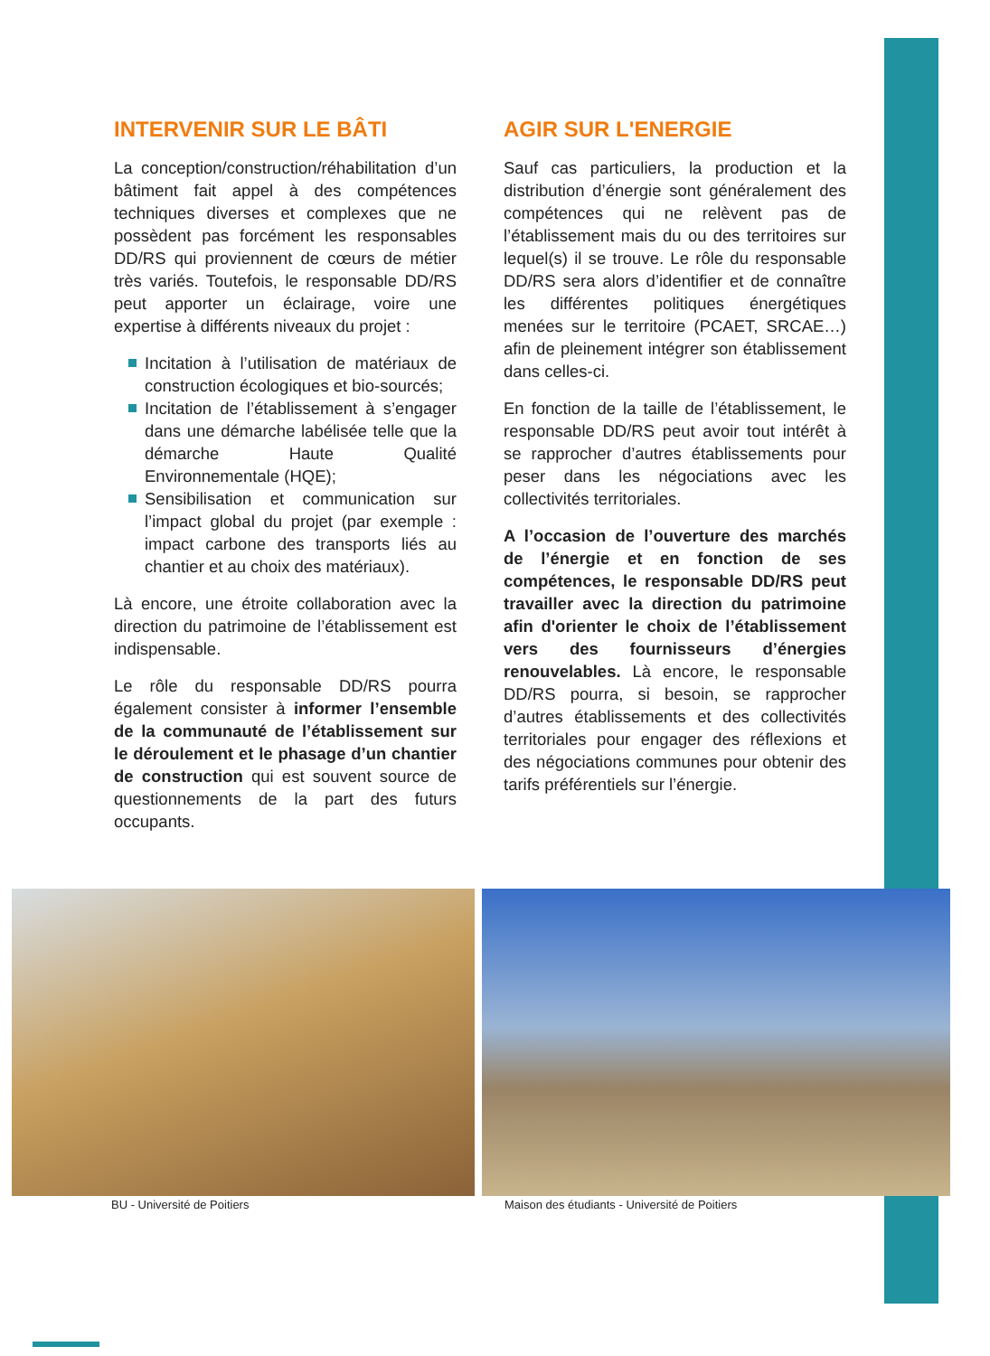INTERVENIR SUR LE BÂTI
La conception/construction/réhabilitation d’un bâtiment fait appel à des compétences techniques diverses et complexes que ne possèdent pas forcément les responsables DD/RS qui proviennent de cœurs de métier très variés. Toutefois, le responsable DD/RS peut apporter un éclairage, voire une expertise à différents niveaux du projet :
Incitation à l’utilisation de matériaux de construction écologiques et bio-sourcés;
Incitation de l’établissement à s’engager dans une démarche labélisée telle que la démarche Haute Qualité Environnementale (HQE);
Sensibilisation et communication sur l’impact global du projet (par exemple : impact carbone des transports liés au chantier et au choix des matériaux).
Là encore, une étroite collaboration avec la direction du patrimoine de l’établissement est indispensable.
Le rôle du responsable DD/RS pourra également consister à informer l’ensemble de la communauté de l’établissement sur le déroulement et le phasage d’un chantier de construction qui est souvent source de questionnements de la part des futurs occupants.
AGIR SUR L'ENERGIE
Sauf cas particuliers, la production et la distribution d’énergie sont généralement des compétences qui ne relèvent pas de l’établissement mais du ou des territoires sur lequel(s) il se trouve. Le rôle du responsable DD/RS sera alors d’identifier et de connaître les différentes politiques énergétiques menées sur le territoire (PCAET, SRCAE…) afin de pleinement intégrer son établissement dans celles-ci.
En fonction de la taille de l’établissement, le responsable DD/RS peut avoir tout intérêt à se rapprocher d’autres établissements pour peser dans les négociations avec les collectivités territoriales.
A l’occasion de l’ouverture des marchés de l’énergie et en fonction de ses compétences, le responsable DD/RS peut travailler avec la direction du patrimoine afin d'orienter le choix de l’établissement vers des fournisseurs d’énergies renouvelables. Là encore, le responsable DD/RS pourra, si besoin, se rapprocher d’autres établissements et des collectivités territoriales pour engager des réflexions et des négociations communes pour obtenir des tarifs préférentiels sur l’énergie.
BU - Université de Poitiers Maison des étudiants - Université de Poitiers